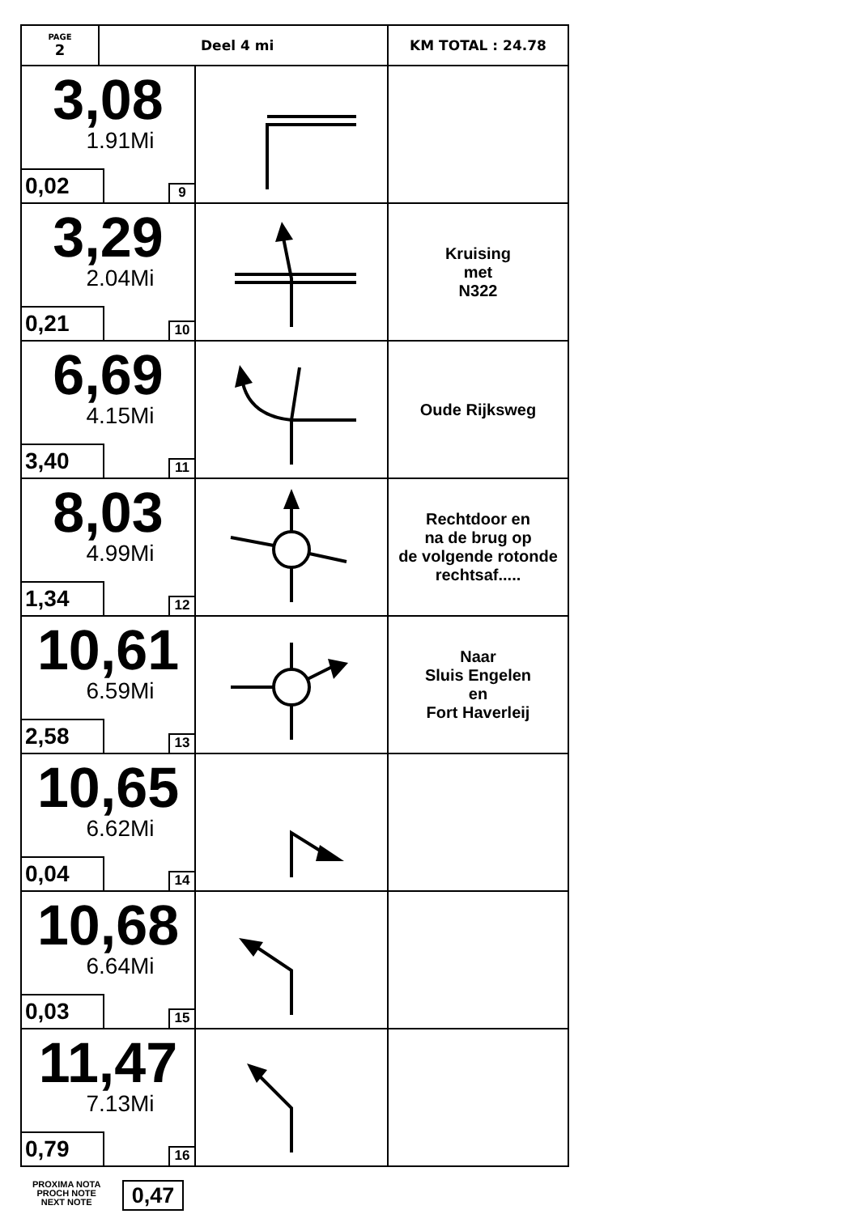| PAGE 2 | Deel 4 mi | | KM TOTAL : 24.78 |
| 3,08 1.91Mi 0,02 9 | | | |
| 3,29 2.04Mi 0,21 10 | | | Kruising met N322 |
| 6,69 4.15Mi 3,40 11 | | | Oude Rijksweg |
| 8,03 4.99Mi 1,34 12 | | | Rechtdoor en na de brug op de volgende rotonde rechtsaf..... |
| 10,61 6.59Mi 2,58 13 | | | Naar Sluis Engelen en Fort Haverleij |
| 10,65 6.62Mi 0,04 14 | | | |
| 10,68 6.64Mi 0,03 15 | | | |
| 11,47 7.13Mi 0,79 16 | | | |
PROXIMA NOTA
PROCH NOTE
NEXT NOTE
0,47